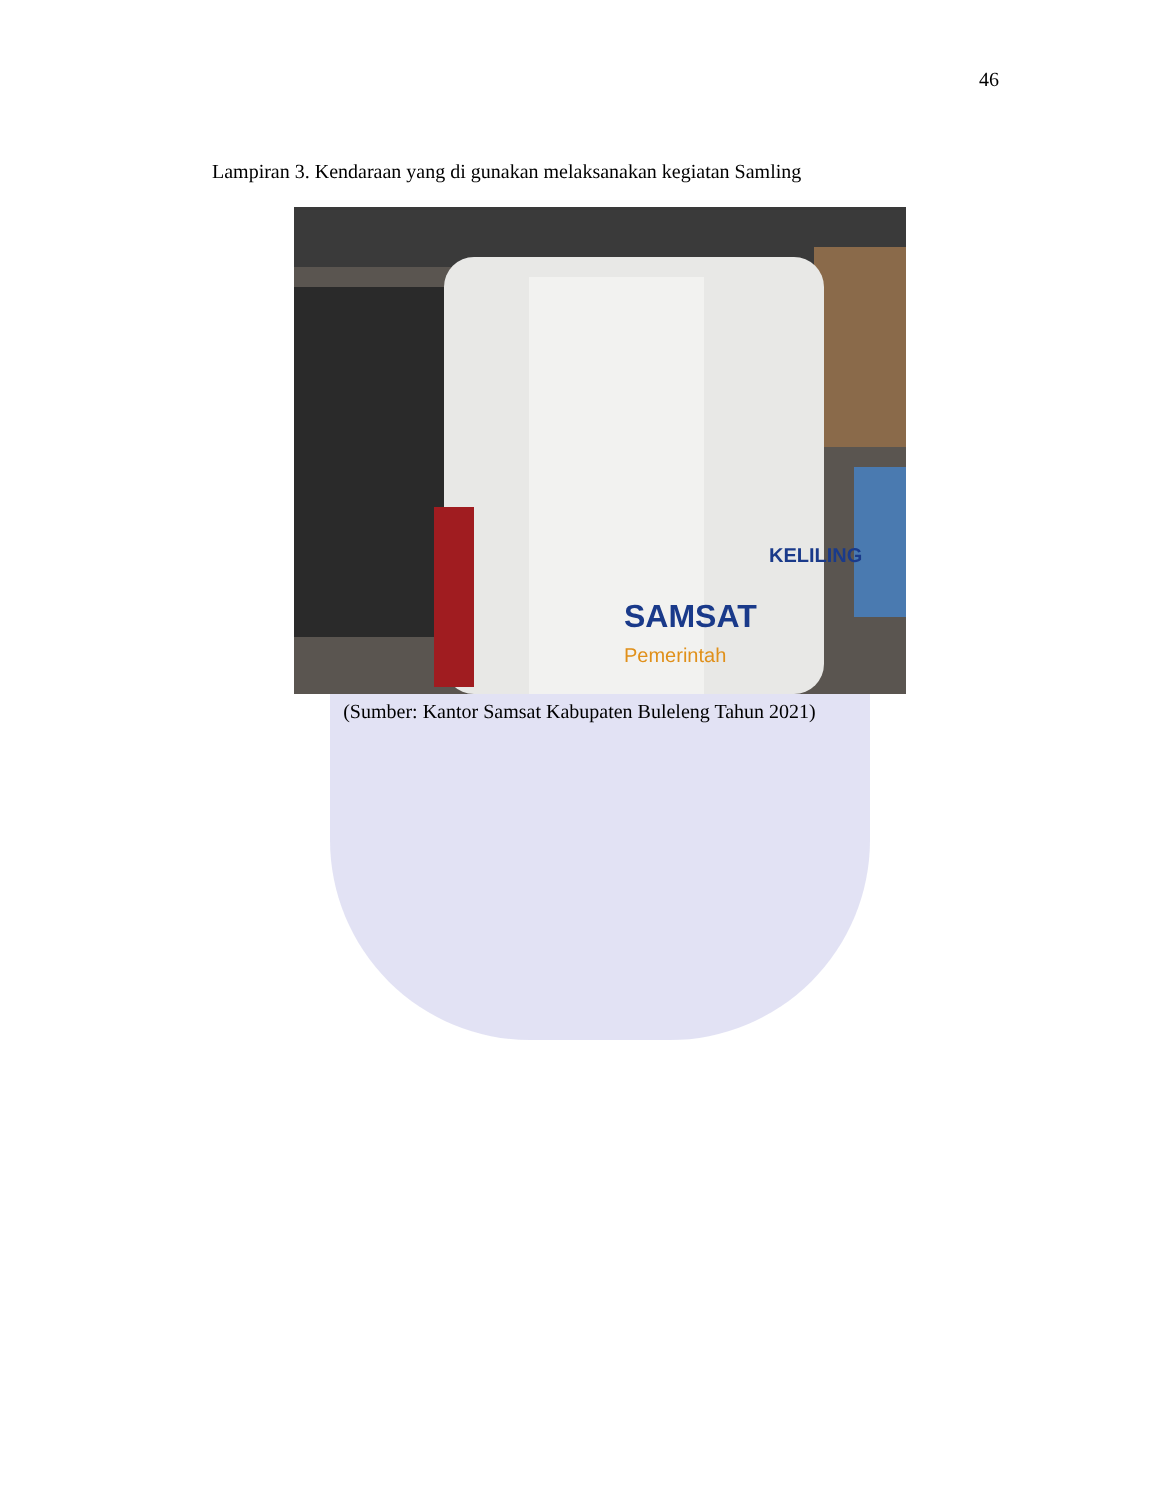46
Lampiran 3. Kendaraan yang di gunakan melaksanakan kegiatan Samling
SAMSAT
Pemerintah
KELILING
(Sumber: Kantor Samsat Kabupaten Buleleng Tahun 2021)